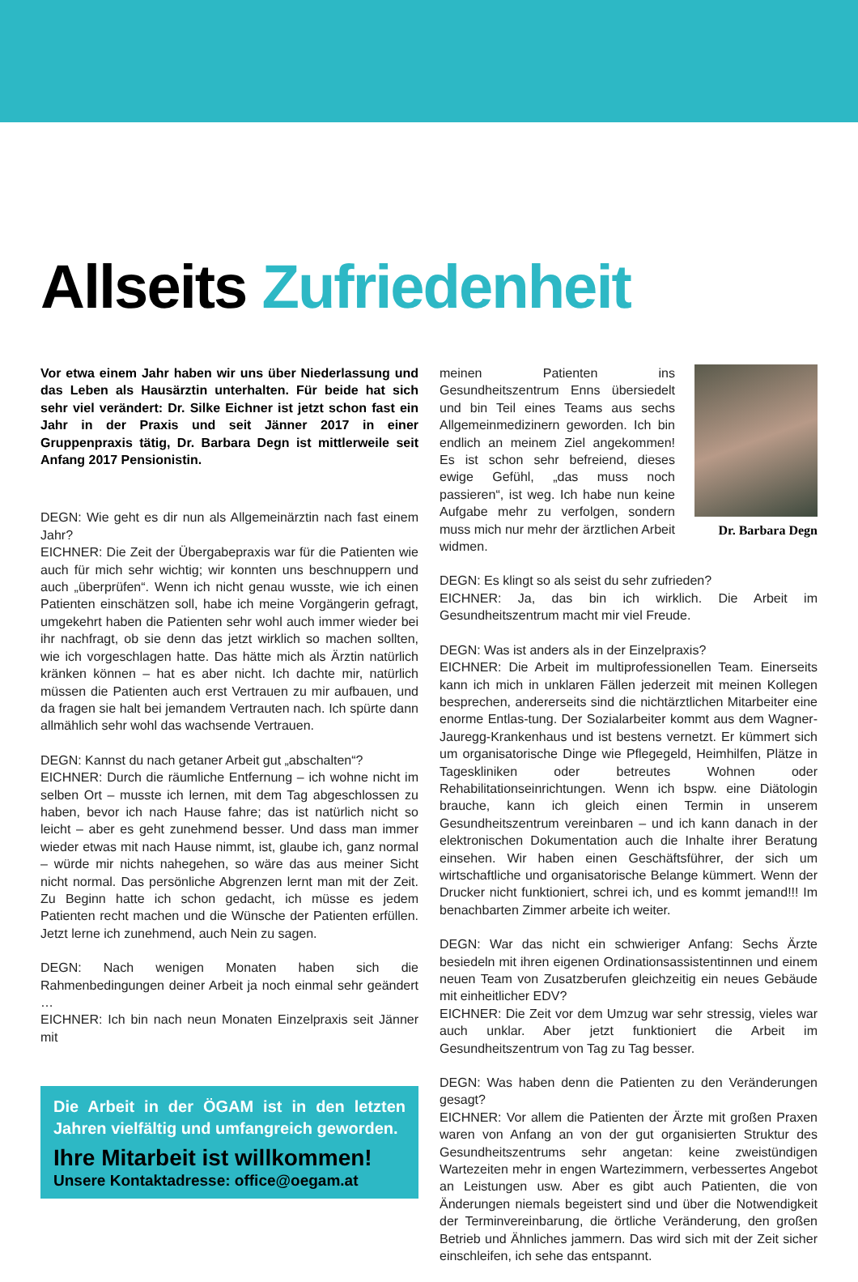Allseits Zufriedenheit
Vor etwa einem Jahr haben wir uns über Niederlassung und das Leben als Hausärztin unterhalten. Für beide hat sich sehr viel verändert: Dr. Silke Eichner ist jetzt schon fast ein Jahr in der Praxis und seit Jänner 2017 in einer Gruppenpraxis tätig, Dr. Barbara Degn ist mittlerweile seit Anfang 2017 Pensionistin.
DEGN: Wie geht es dir nun als Allgemeinärztin nach fast einem Jahr?
EICHNER: Die Zeit der Übergabepraxis war für die Patienten wie auch für mich sehr wichtig; wir konnten uns beschnuppern und auch „überprüfen“. Wenn ich nicht genau wusste, wie ich einen Patienten einschätzen soll, habe ich meine Vorgängerin gefragt, umgekehrt haben die Patienten sehr wohl auch immer wieder bei ihr nachfragt, ob sie denn das jetzt wirklich so machen sollten, wie ich vorgeschlagen hatte. Das hätte mich als Ärztin natürlich kränken können – hat es aber nicht. Ich dachte mir, natürlich müssen die Patienten auch erst Vertrauen zu mir aufbauen, und da fragen sie halt bei jemandem Vertrauten nach. Ich spürte dann allmählich sehr wohl das wachsende Vertrauen.
DEGN: Kannst du nach getaner Arbeit gut „abschalten“?
EICHNER: Durch die räumliche Entfernung – ich wohne nicht im selben Ort – musste ich lernen, mit dem Tag abgeschlossen zu haben, bevor ich nach Hause fahre; das ist natürlich nicht so leicht – aber es geht zunehmend besser. Und dass man immer wieder etwas mit nach Hause nimmt, ist, glaube ich, ganz normal – würde mir nichts nahegehen, so wäre das aus meiner Sicht nicht normal. Das persönliche Abgrenzen lernt man mit der Zeit. Zu Beginn hatte ich schon gedacht, ich müsse es jedem Patienten recht machen und die Wünsche der Patienten erfüllen. Jetzt lerne ich zunehmend, auch Nein zu sagen.
DEGN: Nach wenigen Monaten haben sich die Rahmenbedingungen deiner Arbeit ja noch einmal sehr geändert …
EICHNER: Ich bin nach neun Monaten Einzelpraxis seit Jänner mit
Die Arbeit in der ÖGAM ist in den letzten Jahren vielfältig und umfangreich geworden.
Ihre Mitarbeit ist willkommen!
Unsere Kontaktadresse: office@oegam.at
Dr. Barbara Degn
meinen Patienten ins Gesundheitszentrum Enns übersiedelt und bin Teil eines Teams aus sechs Allgemeinmedizinern geworden. Ich bin endlich an meinem Ziel angekommen! Es ist schon sehr befreiend, dieses ewige Gefühl, „das muss noch passieren“, ist weg. Ich habe nun keine Aufgabe mehr zu verfolgen, sondern muss mich nur mehr der ärztlichen Arbeit widmen.
DEGN: Es klingt so als seist du sehr zufrieden?
EICHNER: Ja, das bin ich wirklich. Die Arbeit im Gesundheitszentrum macht mir viel Freude.
DEGN: Was ist anders als in der Einzelpraxis?
EICHNER: Die Arbeit im multiprofessionellen Team. Einerseits kann ich mich in unklaren Fällen jederzeit mit meinen Kollegen besprechen, andererseits sind die nichtärztlichen Mitarbeiter eine enorme Entlas-tung. Der Sozialarbeiter kommt aus dem Wagner-Jauregg-Krankenhaus und ist bestens vernetzt. Er kümmert sich um organisatorische Dinge wie Pflegegeld, Heimhilfen, Plätze in Tageskliniken oder betreutes Wohnen oder Rehabilitationseinrichtungen. Wenn ich bspw. eine Diätologin brauche, kann ich gleich einen Termin in unserem Gesundheitszentrum vereinbaren – und ich kann danach in der elektronischen Dokumentation auch die Inhalte ihrer Beratung einsehen. Wir haben einen Geschäftsführer, der sich um wirtschaftliche und organisatorische Belange kümmert. Wenn der Drucker nicht funktioniert, schrei ich, und es kommt jemand!!! Im benachbarten Zimmer arbeite ich weiter.
DEGN: War das nicht ein schwieriger Anfang: Sechs Ärzte besiedeln mit ihren eigenen Ordinationsassistentinnen und einem neuen Team von Zusatzberufen gleichzeitig ein neues Gebäude mit einheitlicher EDV?
EICHNER: Die Zeit vor dem Umzug war sehr stressig, vieles war auch unklar. Aber jetzt funktioniert die Arbeit im Gesundheitszentrum von Tag zu Tag besser.
DEGN: Was haben denn die Patienten zu den Veränderungen gesagt?
EICHNER: Vor allem die Patienten der Ärzte mit großen Praxen waren von Anfang an von der gut organisierten Struktur des Gesundheitszentrums sehr angetan: keine zweistündigen Wartezeiten mehr in engen Wartezimmern, verbessertes Angebot an Leistungen usw. Aber es gibt auch Patienten, die von Änderungen niemals begeistert sind und über die Notwendigkeit der Terminvereinbarung, die örtliche Veränderung, den großen Betrieb und Ähnliches jammern. Das wird sich mit der Zeit sicher einschleifen, ich sehe das entspannt.